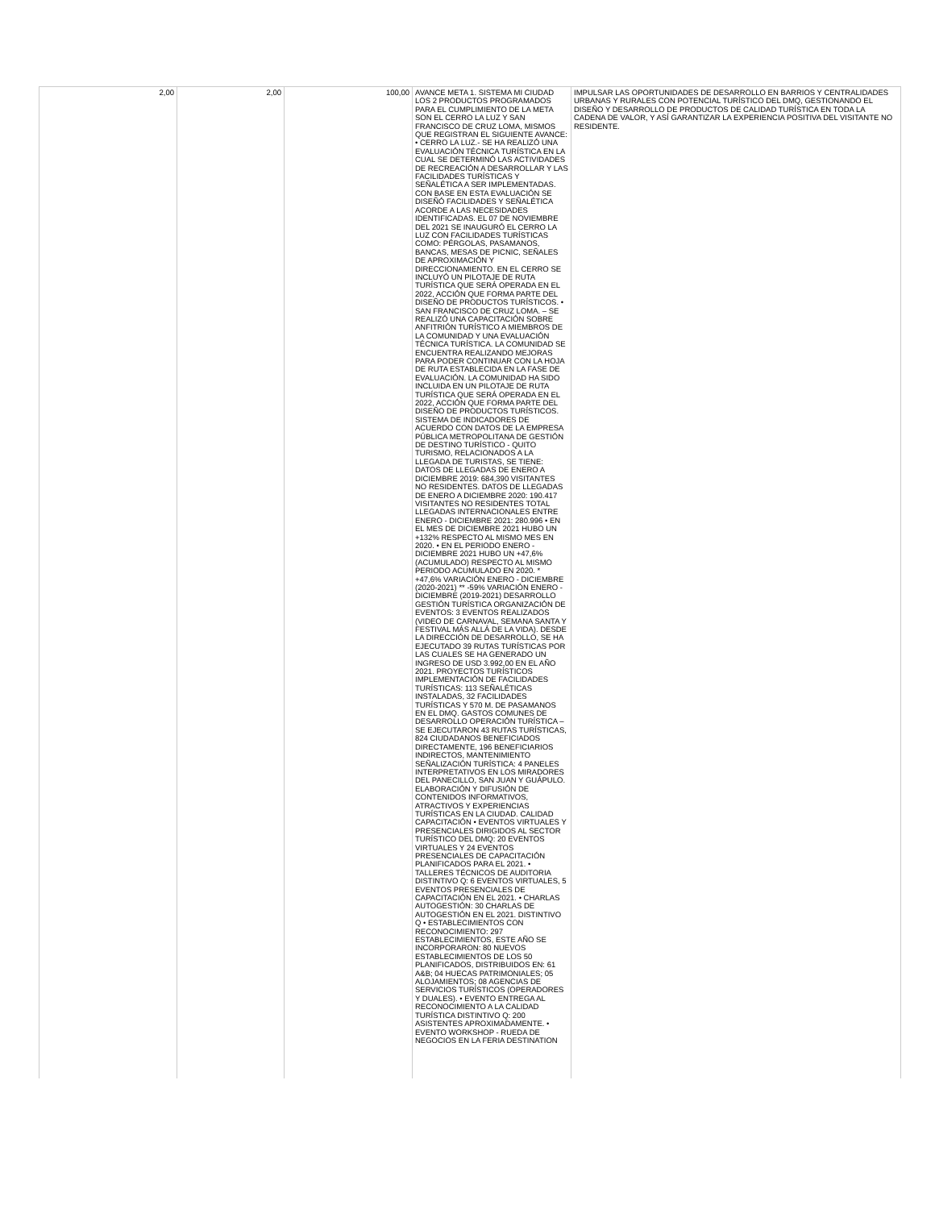| 2,00 | 2,00 | 100,00 | AVANCE META 1. SISTEMA MI CIUDAD LOS 2 PRODUCTOS PROGRAMADOS PARA EL CUMPLIMIENTO DE LA META SON EL CERRO LA LUZ Y SAN FRANCISCO DE CRUZ LOMA, MISMOS QUE REGISTRAN EL SIGUIENTE AVANCE: • CERRO LA LUZ.- SE HA REALIZÓ UNA EVALUACIÓN TÉCNICA TURÍSTICA EN LA CUAL SE DETERMINÓ LAS ACTIVIDADES DE RECREACIÓN A DESARROLLAR Y LAS FACILIDADES TURÍSTICAS Y SEÑALÉTICA A SER IMPLEMENTADAS. CON BASE EN ESTA EVALUACIÓN SE DISEÑÓ FACILIDADES Y SEÑALÉTICA ACORDE A LAS NECESIDADES IDENTIFICADAS. EL 07 DE NOVIEMBRE DEL 2021 SE INAUGURÓ EL CERRO LA LUZ CON FACILIDADES TURÍSTICAS COMO: PÉRGOLAS, PASAMANOS, BANCAS, MESAS DE PICNIC, SEÑALES DE APROXIMACIÓN Y DIRECCIONAMIENTO. EN EL CERRO SE INCLUYÓ UN PILOTAJE DE RUTA TURÍSTICA QUE SERÁ OPERADA EN EL 2022, ACCIÓN QUE FORMA PARTE DEL DISEÑO DE PRODUCTOS TURÍSTICOS. • SAN FRANCISCO DE CRUZ LOMA. – SE REALIZÓ UNA CAPACITACIÓN SOBRE ANFITRIÓN TURÍSTICO A MIEMBROS DE LA COMUNIDAD Y UNA EVALUACIÓN TÉCNICA TURÍSTICA. LA COMUNIDAD SE ENCUENTRA REALIZANDO MEJORAS PARA PODER CONTINUAR CON LA HOJA DE RUTA ESTABLECIDA EN LA FASE DE EVALUACIÓN. LA COMUNIDAD HA SIDO INCLUIDA EN UN PILOTAJE DE RUTA TURÍSTICA QUE SERÁ OPERADA EN EL 2022, ACCIÓN QUE FORMA PARTE DEL DISEÑO DE PRODUCTOS TURÍSTICOS. SISTEMA DE INDICADORES DE ACUERDO CON DATOS DE LA EMPRESA PÚBLICA METROPOLITANA DE GESTIÓN DE DESTINO TURÍSTICO - QUITO TURISMO, RELACIONADOS A LA LLEGADA DE TURISTAS, SE TIENE: DATOS DE LLEGADAS DE ENERO A DICIEMBRE 2019: 684,390 VISITANTES NO RESIDENTES. DATOS DE LLEGADAS DE ENERO A DICIEMBRE 2020: 190.417 VISITANTES NO RESIDENTES TOTAL LLEGADAS INTERNACIONALES ENTRE ENERO - DICIEMBRE 2021: 280.996 • EN EL MES DE DICIEMBRE 2021 HUBO UN +132% RESPECTO AL MISMO MES EN 2020. • EN EL PERIODO ENERO - DICIEMBRE 2021 HUBO UN +47,6% (ACUMULADO) RESPECTO AL MISMO PERIODO ACUMULADO EN 2020. * +47,6% VARIACIÓN ENERO - DICIEMBRE (2020-2021) ** -59% VARIACIÓN ENERO - DICIEMBRE (2019-2021) DESARROLLO GESTIÓN TURÍSTICA ORGANIZACIÓN DE EVENTOS: 3 EVENTOS REALIZADOS (VIDEO DE CARNAVAL, SEMANA SANTA Y FESTIVAL MÁS ALLÁ DE LA VIDA). DESDE LA DIRECCIÓN DE DESARROLLO, SE HA EJECUTADO 39 RUTAS TURÍSTICAS POR LAS CUALES SE HA GENERADO UN INGRESO DE USD 3.992,00 EN EL AÑO 2021. PROYECTOS TURÍSTICOS IMPLEMENTACIÓN DE FACILIDADES TURÍSTICAS: 113 SEÑALÉTICAS INSTALADAS, 32 FACILIDADES TURÍSTICAS Y 570 M. DE PASAMANOS EN EL DMQ. GASTOS COMUNES DE DESARROLLO OPERACIÓN TURÍSTICA – SE EJECUTARON 43 RUTAS TURÍSTICAS, 824 CIUDADANOS BENEFICIADOS DIRECTAMENTE, 196 BENEFICIARIOS INDIRECTOS, MANTENIMIENTO SEÑALIZACIÓN TURÍSTICA: 4 PANELES INTERPRETATIVOS EN LOS MIRADORES DEL PANECILLO, SAN JUAN Y GUÁPULO. ELABORACIÓN Y DIFUSIÓN DE CONTENIDOS INFORMATIVOS, ATRACTIVOS Y EXPERIENCIAS TURÍSTICAS EN LA CIUDAD. CALIDAD CAPACITACIÓN • EVENTOS VIRTUALES Y PRESENCIALES DIRIGIDOS AL SECTOR TURÍSTICO DEL DMQ: 20 EVENTOS VIRTUALES Y 24 EVENTOS PRESENCIALES DE CAPACITACIÓN PLANIFICADOS PARA EL 2021. • TALLERES TÉCNICOS DE AUDITORIA DISTINTIVO Q: 6 EVENTOS VIRTUALES, 5 EVENTOS PRESENCIALES DE CAPACITACIÓN EN EL 2021. • CHARLAS AUTOGESTIÓN: 30 CHARLAS DE AUTOGESTIÓN EN EL 2021. DISTINTIVO Q • ESTABLECIMIENTOS CON RECONOCIMIENTO: 297 ESTABLECIMIENTOS, ESTE AÑO SE INCORPORARON: 80 NUEVOS ESTABLECIMIENTOS DE LOS 50 PLANIFICADOS, DISTRIBUIDOS EN: 61 A&B; 04 HUECAS PATRIMONIALES; 05 ALOJAMIENTOS; 08 AGENCIAS DE SERVICIOS TURÍSTICOS (OPERADORES Y DUALES). • EVENTO ENTREGA AL RECONOCIMIENTO A LA CALIDAD TURÍSTICA DISTINTIVO Q: 200 ASISTENTES APROXIMADAMENTE. • EVENTO WORKSHOP - RUEDA DE NEGOCIOS EN LA FERIA DESTINATION | IMPULSAR LAS OPORTUNIDADES DE DESARROLLO EN BARRIOS Y CENTRALIDADES URBANAS Y RURALES CON POTENCIAL TURÍSTICO DEL DMQ, GESTIONANDO EL DISEÑO Y DESARROLLO DE PRODUCTOS DE CALIDAD TURÍSTICA EN TODA LA CADENA DE VALOR, Y ASÍ GARANTIZAR LA EXPERIENCIA POSITIVA DEL VISITANTE NO RESIDENTE. |